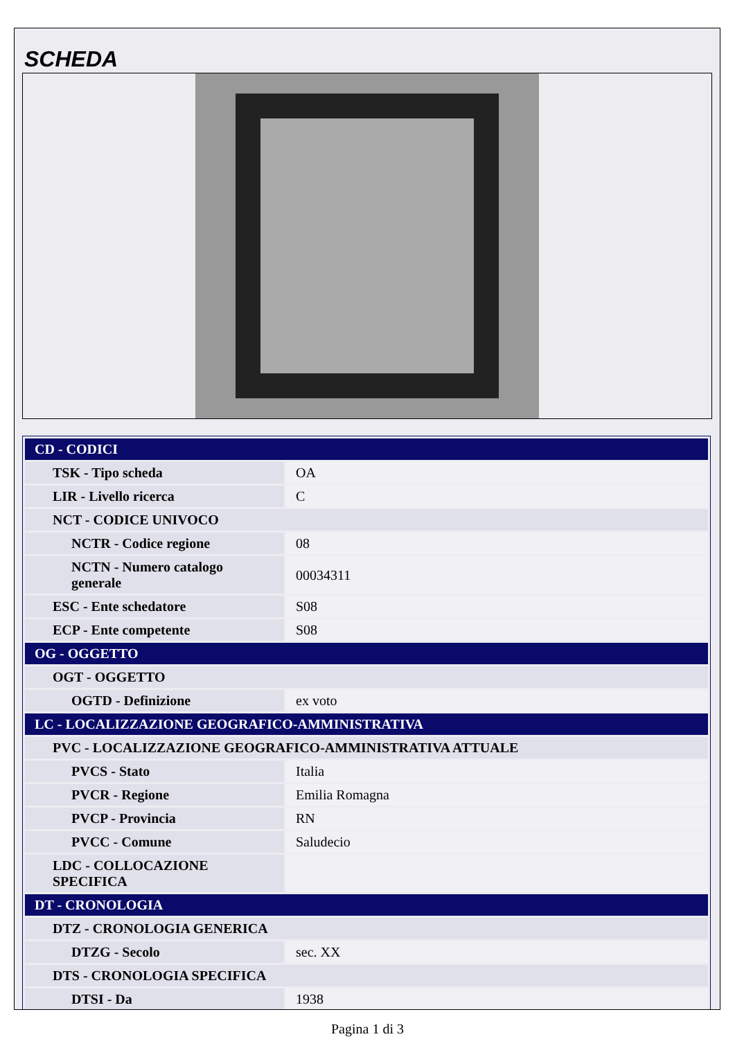SCHEDA
| CD - CODICI | |
| TSK - Tipo scheda | OA |
| LIR - Livello ricerca | C |
| NCT - CODICE UNIVOCO | |
| NCTR - Codice regione | 08 |
| NCTN - Numero catalogo generale | 00034311 |
| ESC - Ente schedatore | S08 |
| ECP - Ente competente | S08 |
| OG - OGGETTO | |
| OGT - OGGETTO | |
| OGTD - Definizione | ex voto |
| LC - LOCALIZZAZIONE GEOGRAFICO-AMMINISTRATIVA | |
| PVC - LOCALIZZAZIONE GEOGRAFICO-AMMINISTRATIVA ATTUALE | |
| PVCS - Stato | Italia |
| PVCR - Regione | Emilia Romagna |
| PVCP - Provincia | RN |
| PVCC - Comune | Saludecio |
| LDC - COLLOCAZIONE SPECIFICA | |
| DT - CRONOLOGIA | |
| DTZ - CRONOLOGIA GENERICA | |
| DTZG - Secolo | sec. XX |
| DTS - CRONOLOGIA SPECIFICA | |
| DTSI - Da | 1938 |
Pagina 1 di 3